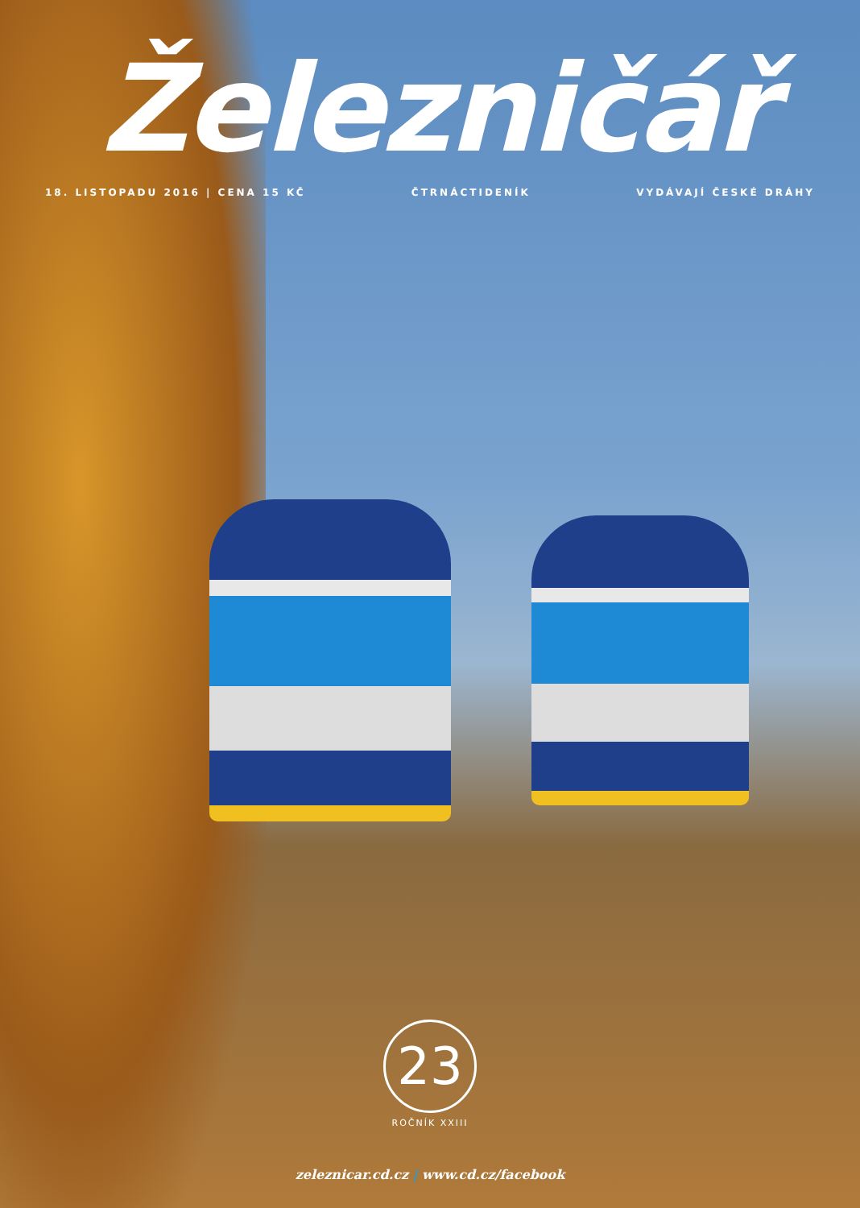Železničář
18. LISTOPADU 2016 | CENA 15 KČ ČTRNÁCTIDENÍK VYDÁVAJÍ ČESKÉ DRÁHY
23
ROČNÍK XXIII
zeleznicar.cd.cz | www.cd.cz/facebook